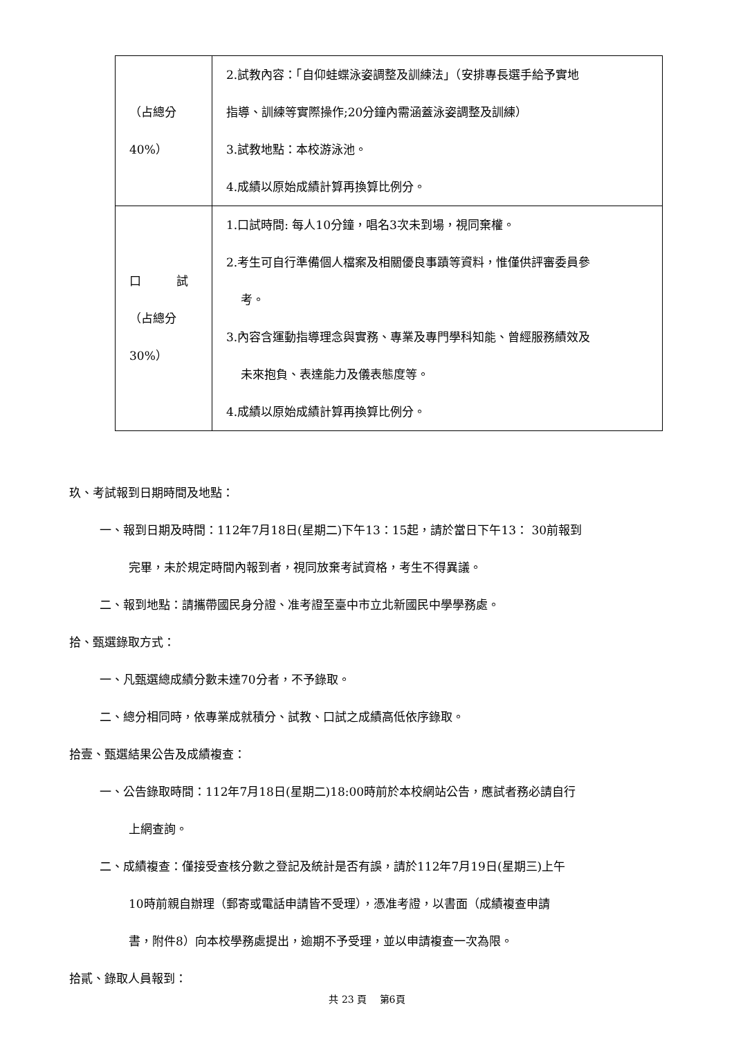| （占總分 40%） | 2.試教內容：「自仰蛙蝶泳姿調整及訓練法」（安排專長選手給予實地 指導、訓練等實際操作;20分鐘內需涵蓋泳姿調整及訓練） 3.試教地點：本校游泳池。 4.成績以原始成績計算再換算比例分。 |
| 口 試 （占總分 30%） | 1.口試時間: 每人10分鐘，唱名3次未到場，視同棄權。 2.考生可自行準備個人檔案及相關優良事蹟等資料，惟僅供評審委員參 考。 3.內容含運動指導理念與實務、專業及專門學科知能、曾經服務績效及 未來抱負、表達能力及儀表態度等。 4.成績以原始成績計算再換算比例分。 |
玖、考試報到日期時間及地點：
一、報到日期及時間：112年7月18日(星期二)下午13：15起，請於當日下午13： 30前報到
完畢，未於規定時間內報到者，視同放棄考試資格，考生不得異議。
二、報到地點：請攜帶國民身分證、准考證至臺中市立北新國民中學學務處。
拾、甄選錄取方式：
一、凡甄選總成績分數未達70分者，不予錄取。
二、總分相同時，依專業成就積分、試教、口試之成績高低依序錄取。
拾壹、甄選結果公告及成績複查：
一、公告錄取時間：112年7月18日(星期二)18:00時前於本校網站公告，應試者務必請自行
上網查詢。
二、成績複查：僅接受查核分數之登記及統計是否有誤，請於112年7月19日(星期三)上午
10時前親自辦理（郵寄或電話申請皆不受理），憑准考證，以書面（成績複查申請
書，附件8）向本校學務處提出，逾期不予受理，並以申請複查一次為限。
拾貳、錄取人員報到：
共 23 頁　 第6頁